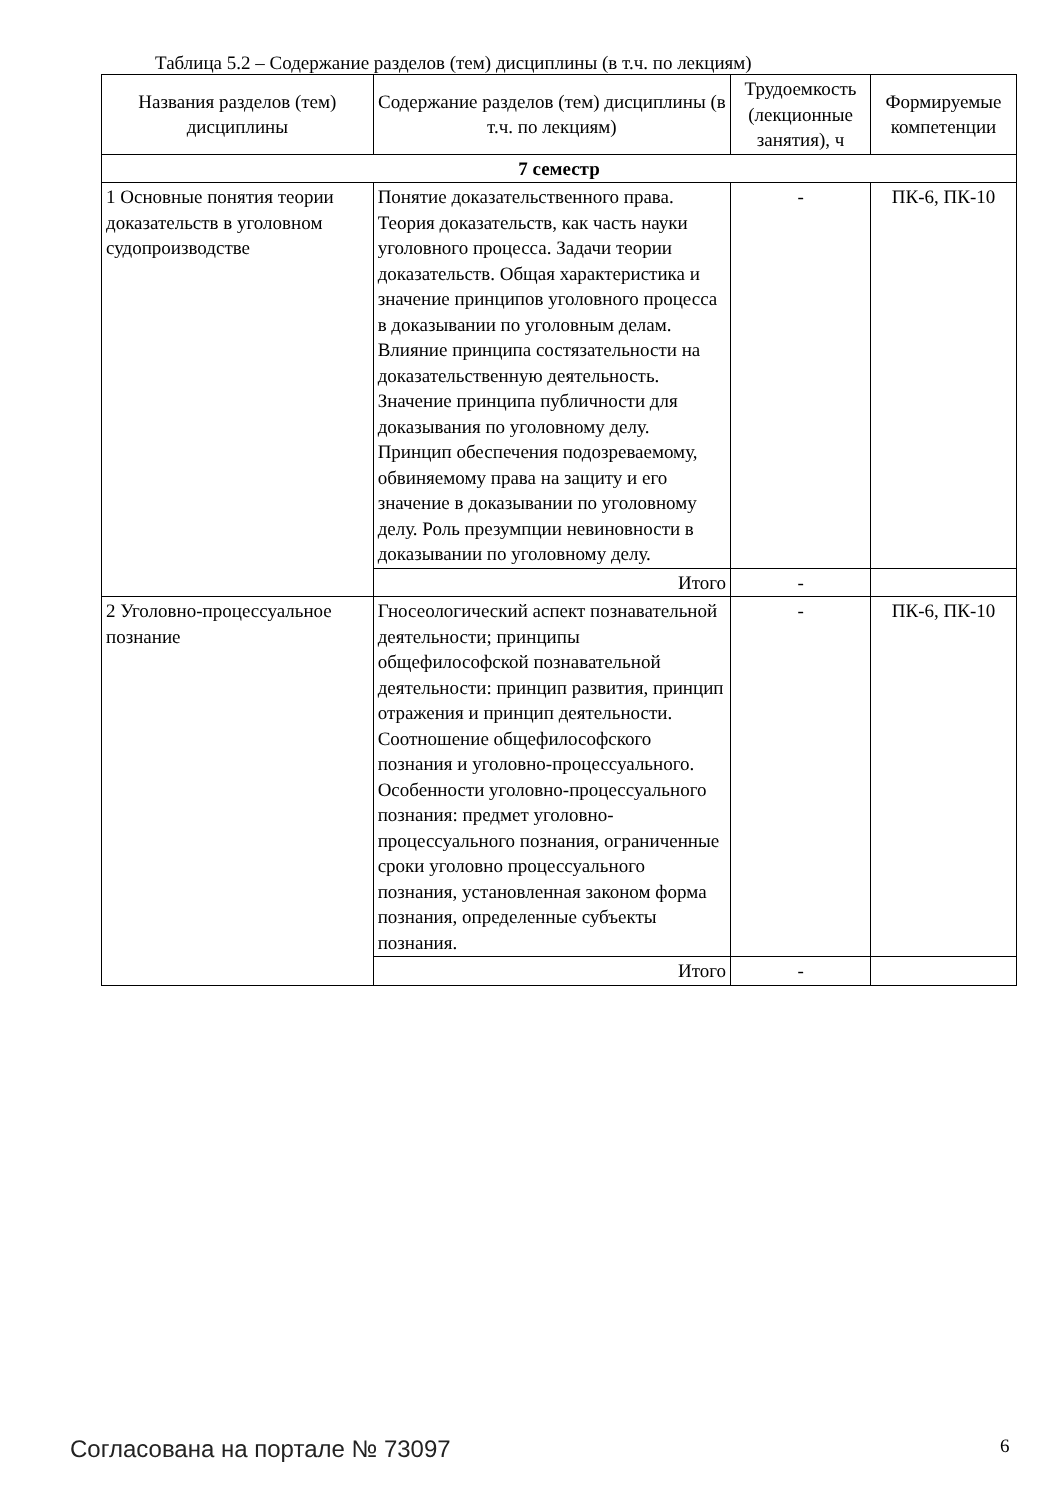Таблица 5.2 – Содержание разделов (тем) дисциплины (в т.ч. по лекциям)
| Названия разделов (тем) дисциплины | Содержание разделов (тем) дисциплины (в т.ч. по лекциям) | Трудоемкость (лекционные занятия), ч | Формируемые компетенции |
| --- | --- | --- | --- |
| 7 семестр | | | |
| 1 Основные понятия теории доказательств в уголовном судопроизводстве | Понятие доказательственного права. Теория доказательств, как часть науки уголовного процесса. Задачи теории доказательств. Общая характеристика и значение принципов уголовного процесса в доказывании по уголовным делам. Влияние принципа состязательности на доказательственную деятельность. Значение принципа публичности для доказывания по уголовному делу. Принцип обеспечения подозреваемому, обвиняемому права на защиту и его значение в доказывании по уголовному делу. Роль презумпции невиновности в доказывании по уголовному делу. | - | ПК-6, ПК-10 |
| | Итого | - | |
| 2 Уголовно-процессуальное познание | Гносеологический аспект познавательной деятельности; принципы общефилософской познавательной деятельности: принцип развития, принцип отражения и принцип деятельности. Соотношение общефилософского познания и уголовно-процессуального. Особенности уголовно-процессуального познания: предмет уголовно-процессуального познания, ограниченные сроки уголовно процессуального познания, установленная законом форма познания, определенные субъекты познания. | - | ПК-6, ПК-10 |
| | Итого | - | |
Согласована на портале № 73097 6